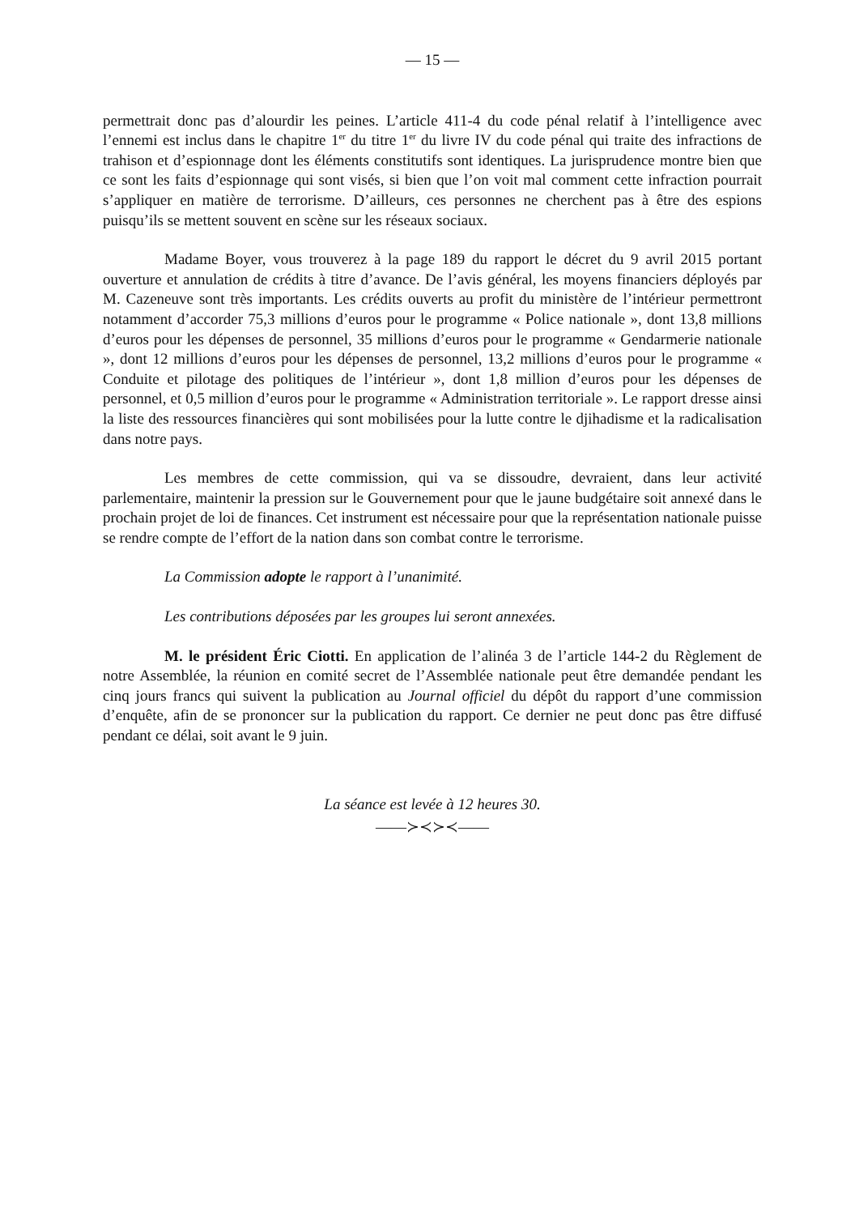— 15 —
permettrait donc pas d’alourdir les peines. L’article 411-4 du code pénal relatif à l’intelligence avec l’ennemi est inclus dans le chapitre 1<sup>er</sup> du titre 1<sup>er</sup> du livre IV du code pénal qui traite des infractions de trahison et d’espionnage dont les éléments constitutifs sont identiques. La jurisprudence montre bien que ce sont les faits d’espionnage qui sont visés, si bien que l’on voit mal comment cette infraction pourrait s’appliquer en matière de terrorisme. D’ailleurs, ces personnes ne cherchent pas à être des espions puisqu’ils se mettent souvent en scène sur les réseaux sociaux.
Madame Boyer, vous trouverez à la page 189 du rapport le décret du 9 avril 2015 portant ouverture et annulation de crédits à titre d’avance. De l’avis général, les moyens financiers déployés par M. Cazeneuve sont très importants. Les crédits ouverts au profit du ministère de l’intérieur permettront notamment d’accorder 75,3 millions d’euros pour le programme « Police nationale », dont 13,8 millions d’euros pour les dépenses de personnel, 35 millions d’euros pour le programme « Gendarmerie nationale », dont 12 millions d’euros pour les dépenses de personnel, 13,2 millions d’euros pour le programme « Conduite et pilotage des politiques de l’intérieur », dont 1,8 million d’euros pour les dépenses de personnel, et 0,5 million d’euros pour le programme « Administration territoriale ». Le rapport dresse ainsi la liste des ressources financières qui sont mobilisées pour la lutte contre le djihadisme et la radicalisation dans notre pays.
Les membres de cette commission, qui va se dissoudre, devraient, dans leur activité parlementaire, maintenir la pression sur le Gouvernement pour que le jaune budgétaire soit annexé dans le prochain projet de loi de finances. Cet instrument est nécessaire pour que la représentation nationale puisse se rendre compte de l’effort de la nation dans son combat contre le terrorisme.
La Commission adopte le rapport à l’unanimité.
Les contributions déposées par les groupes lui seront annexées.
M. le président Éric Ciotti. En application de l’alinéa 3 de l’article 144-2 du Règlement de notre Assemblée, la réunion en comité secret de l’Assemblée nationale peut être demandée pendant les cinq jours francs qui suivent la publication au Journal officiel du dépôt du rapport d’une commission d’enquête, afin de se prononcer sur la publication du rapport. Ce dernier ne peut donc pas être diffusé pendant ce délai, soit avant le 9 juin.
La séance est levée à 12 heures 30.
——≻≺≻≺——